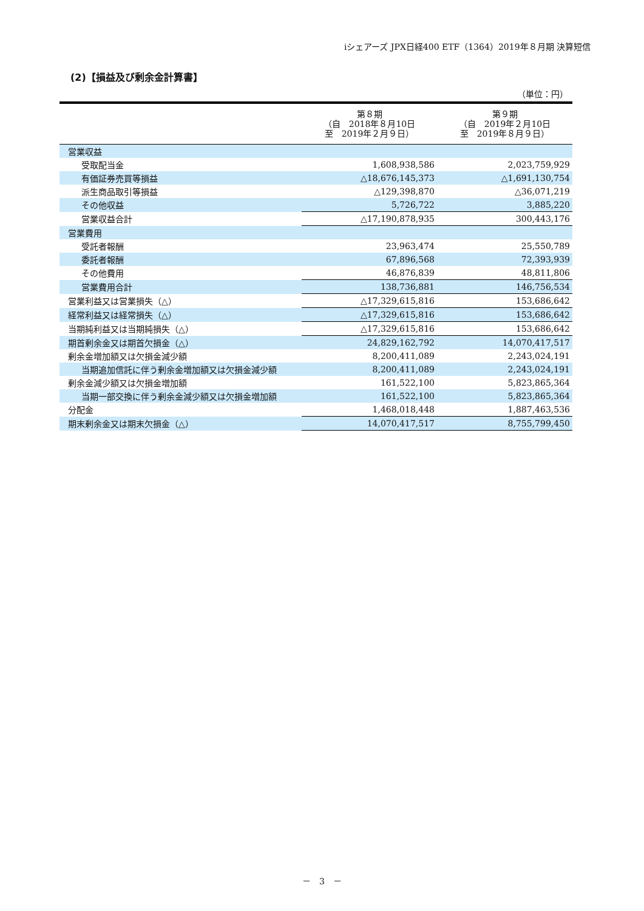iシェアーズ JPX日経400 ETF（1364）2019年８月期 決算短信
(2)【損益及び剰余金計算書】
（単位：円）
| | 第８期 （自 2018年８月10日 至 2019年２月９日） | 第９期 （自 2019年２月10日 至 2019年８月９日） |
| --- | --- | --- |
| 営業収益 | | |
| 受取配当金 | 1,608,938,586 | 2,023,759,929 |
| 有価証券売買等損益 | △18,676,145,373 | △1,691,130,754 |
| 派生商品取引等損益 | △129,398,870 | △36,071,219 |
| その他収益 | 5,726,722 | 3,885,220 |
| 営業収益合計 | △17,190,878,935 | 300,443,176 |
| 営業費用 | | |
| 受託者報酬 | 23,963,474 | 25,550,789 |
| 委託者報酬 | 67,896,568 | 72,393,939 |
| その他費用 | 46,876,839 | 48,811,806 |
| 営業費用合計 | 138,736,881 | 146,756,534 |
| 営業利益又は営業損失（△） | △17,329,615,816 | 153,686,642 |
| 経常利益又は経常損失（△） | △17,329,615,816 | 153,686,642 |
| 当期純利益又は当期純損失（△） | △17,329,615,816 | 153,686,642 |
| 期首剰余金又は期首欠損金（△） | 24,829,162,792 | 14,070,417,517 |
| 剰余金増加額又は欠損金減少額 | 8,200,411,089 | 2,243,024,191 |
| 当期追加信託に伴う剰余金増加額又は欠損金減少額 | 8,200,411,089 | 2,243,024,191 |
| 剰余金減少額又は欠損金増加額 | 161,522,100 | 5,823,865,364 |
| 当期一部交換に伴う剰余金減少額又は欠損金増加額 | 161,522,100 | 5,823,865,364 |
| 分配金 | 1,468,018,448 | 1,887,463,536 |
| 期末剰余金又は期末欠損金（△） | 14,070,417,517 | 8,755,799,450 |
－　3　－